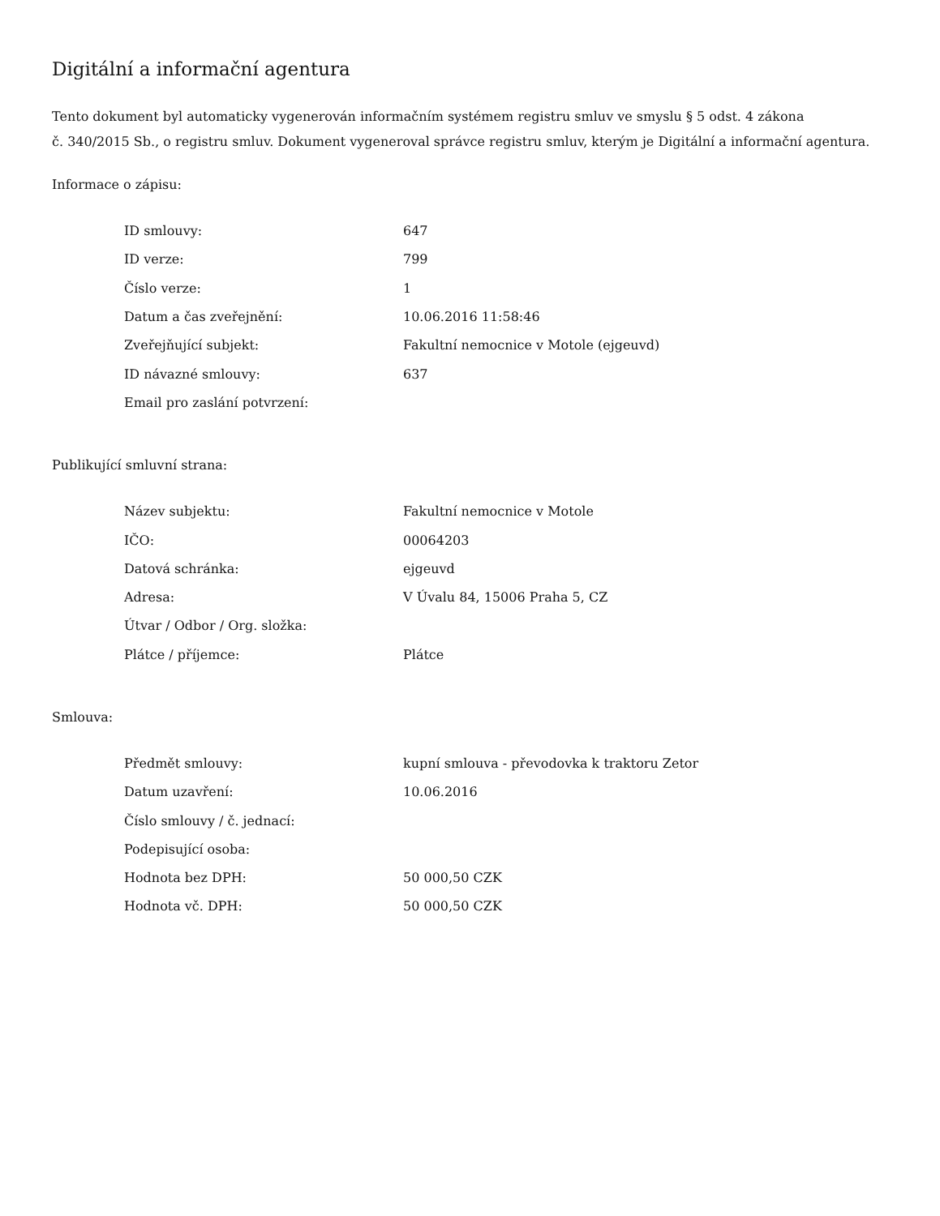Digitální a informační agentura
Tento dokument byl automaticky vygenerován informačním systémem registru smluv ve smyslu § 5 odst. 4 zákona
č. 340/2015 Sb., o registru smluv. Dokument vygeneroval správce registru smluv, kterým je Digitální a informační agentura.
Informace o zápisu:
| ID smlouvy: | 647 |
| ID verze: | 799 |
| Číslo verze: | 1 |
| Datum a čas zveřejnění: | 10.06.2016 11:58:46 |
| Zveřejňující subjekt: | Fakultní nemocnice v Motole (ejgeuvd) |
| ID návazné smlouvy: | 637 |
| Email pro zaslání potvrzení: | |
Publikující smluvní strana:
| Název subjektu: | Fakultní nemocnice v Motole |
| IČO: | 00064203 |
| Datová schránka: | ejgeuvd |
| Adresa: | V Úvalu 84, 15006 Praha 5, CZ |
| Útvar / Odbor / Org. složka: | |
| Plátce / příjemce: | Plátce |
Smlouva:
| Předmět smlouvy: | kupní smlouva - převodovka k traktoru Zetor |
| Datum uzavření: | 10.06.2016 |
| Číslo smlouvy / č. jednací: | |
| Podepisující osoba: | |
| Hodnota bez DPH: | 50 000,50 CZK |
| Hodnota vč. DPH: | 50 000,50 CZK |